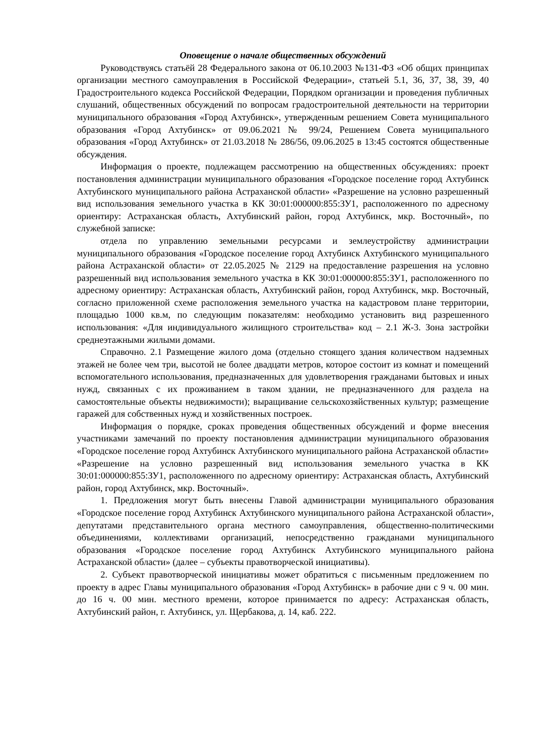Оповещение о начале общественных обсуждений
Руководствуясь статьёй 28 Федерального закона от 06.10.2003 №131-ФЗ «Об общих принципах организации местного самоуправления в Российской Федерации», статьей 5.1, 36, 37, 38, 39, 40 Градостроительного кодекса Российской Федерации, Порядком организации и проведения публичных слушаний, общественных обсуждений по вопросам градостроительной деятельности на территории муниципального образования «Город Ахтубинск», утвержденным решением Совета муниципального образования «Город Ахтубинск» от 09.06.2021 № 99/24, Решением Совета муниципального образования «Город Ахтубинск» от 21.03.2018 № 286/56, 09.06.2025 в 13:45 состоятся общественные обсуждения.
Информация о проекте, подлежащем рассмотрению на общественных обсуждениях: проект постановления администрации муниципального образования «Городское поселение город Ахтубинск Ахтубинского муниципального района Астраханской области» «Разрешение на условно разрешенный вид использования земельного участка в КК 30:01:000000:855:ЗУ1, расположенного по адресному ориентиру: Астраханская область, Ахтубинский район, город Ахтубинск, мкр. Восточный», по служебной записке:
отдела по управлению земельными ресурсами и землеустройству администрации муниципального образования «Городское поселение город Ахтубинск Ахтубинского муниципального района Астраханской области» от 22.05.2025 № 2129 на предоставление разрешения на условно разрешенный вид использования земельного участка в КК 30:01:000000:855:ЗУ1, расположенного по адресному ориентиру: Астраханская область, Ахтубинский район, город Ахтубинск, мкр. Восточный, согласно приложенной схеме расположения земельного участка на кадастровом плане территории, площадью 1000 кв.м, по следующим показателям: необходимо установить вид разрешенного использования: «Для индивидуального жилищного строительства» код – 2.1 Ж-3. Зона застройки среднеэтажными жилыми домами.
Справочно. 2.1 Размещение жилого дома (отдельно стоящего здания количеством надземных этажей не более чем три, высотой не более двадцати метров, которое состоит из комнат и помещений вспомогательного использования, предназначенных для удовлетворения гражданами бытовых и иных нужд, связанных с их проживанием в таком здании, не предназначенного для раздела на самостоятельные объекты недвижимости); выращивание сельскохозяйственных культур; размещение гаражей для собственных нужд и хозяйственных построек.
Информация о порядке, сроках проведения общественных обсуждений и форме внесения участниками замечаний по проекту постановления администрации муниципального образования «Городское поселение город Ахтубинск Ахтубинского муниципального района Астраханской области» «Разрешение на условно разрешенный вид использования земельного участка в КК 30:01:000000:855:ЗУ1, расположенного по адресному ориентиру: Астраханская область, Ахтубинский район, город Ахтубинск, мкр. Восточный».
1. Предложения могут быть внесены Главой администрации муниципального образования «Городское поселение город Ахтубинск Ахтубинского муниципального района Астраханской области», депутатами представительного органа местного самоуправления, общественно-политическими объединениями, коллективами организаций, непосредственно гражданами муниципального образования «Городское поселение город Ахтубинск Ахтубинского муниципального района Астраханской области» (далее – субъекты правотворческой инициативы).
2. Субъект правотворческой инициативы может обратиться с письменным предложением по проекту в адрес Главы муниципального образования «Город Ахтубинск» в рабочие дни с 9 ч. 00 мин. до 16 ч. 00 мин. местного времени, которое принимается по адресу: Астраханская область, Ахтубинский район, г. Ахтубинск, ул. Щербакова, д. 14, каб. 222.